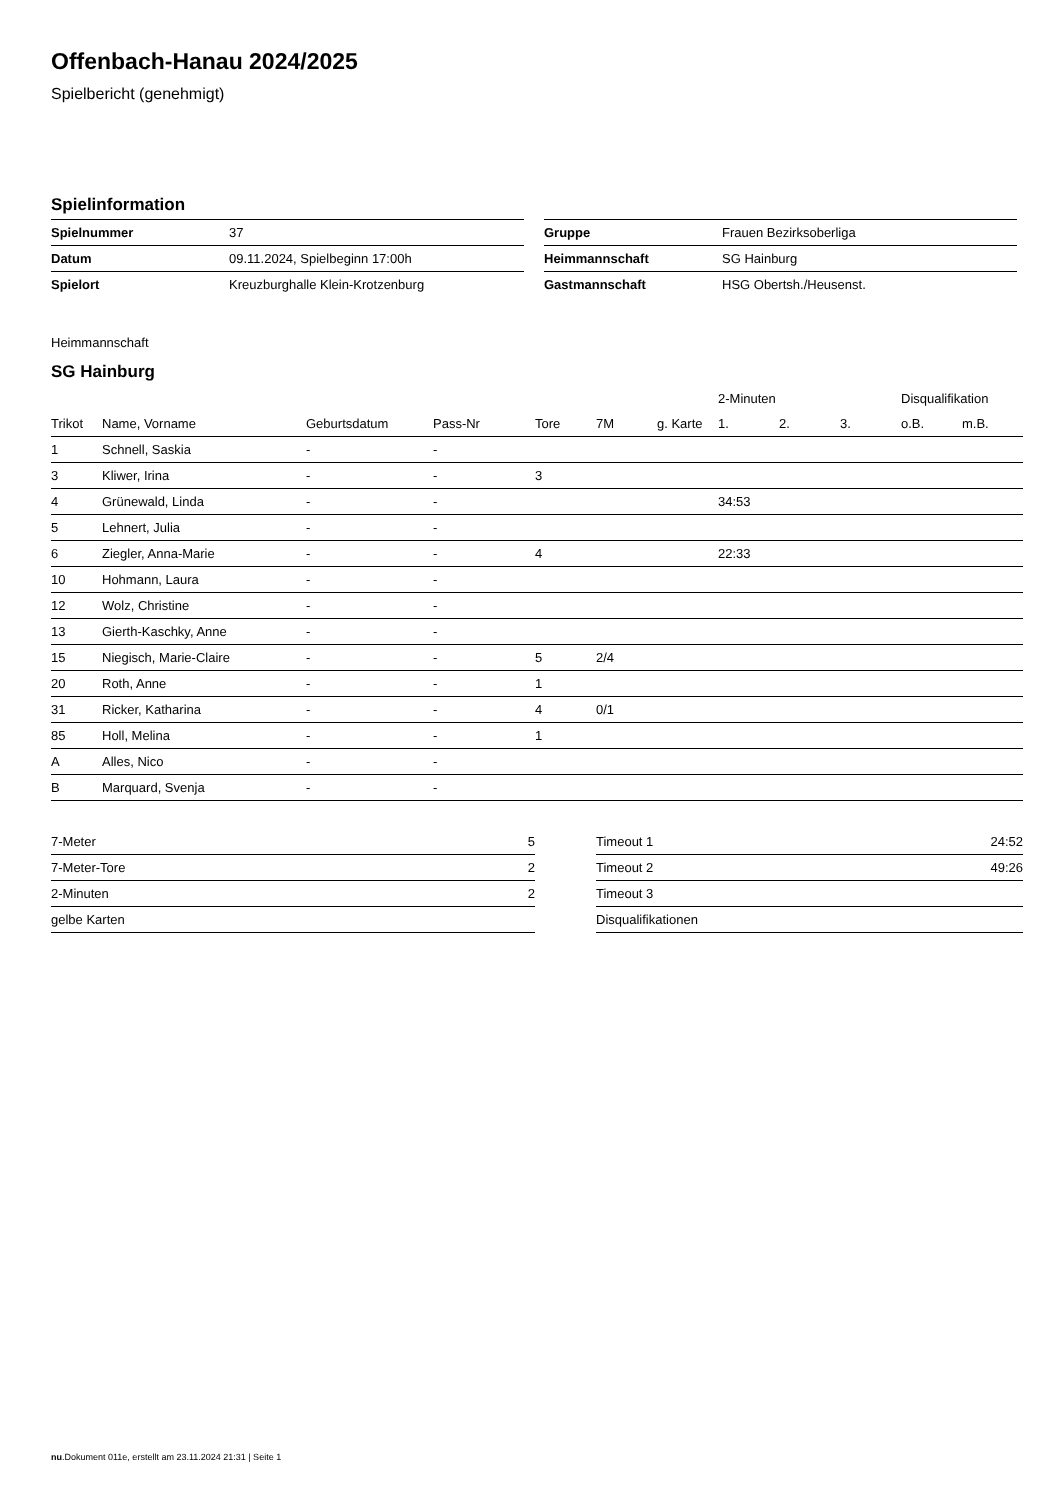Offenbach-Hanau 2024/2025
Spielbericht (genehmigt)
Spielinformation
| Spielnummer | 37 |
| Datum | 09.11.2024, Spielbeginn 17:00h |
| Spielort | Kreuzburghalle Klein-Krotzenburg |
| Gruppe | Frauen Bezirksoberliga |
| Heimmannschaft | SG Hainburg |
| Gastmannschaft | HSG Obertsh./Heusenst. |
Heimmannschaft
SG Hainburg
| | | | | | | | 2-Minuten | | | Disqualifikation | |
| --- | --- | --- | --- | --- | --- | --- | --- | --- | --- | --- | --- |
| Trikot | Name, Vorname | Geburtsdatum | Pass-Nr | Tore | 7M | g. Karte | 1. | 2. | 3. | o.B. | m.B. |
| 1 | Schnell, Saskia | - | - | | | | | | | | |
| 3 | Kliwer, Irina | - | - | 3 | | | | | | | |
| 4 | Grünewald, Linda | - | - | | | | 34:53 | | | | |
| 5 | Lehnert, Julia | - | - | | | | | | | | |
| 6 | Ziegler, Anna-Marie | - | - | 4 | | | 22:33 | | | | |
| 10 | Hohmann, Laura | - | - | | | | | | | | |
| 12 | Wolz, Christine | - | - | | | | | | | | |
| 13 | Gierth-Kaschky, Anne | - | - | | | | | | | | |
| 15 | Niegisch, Marie-Claire | - | - | 5 | 2/4 | | | | | | |
| 20 | Roth, Anne | - | - | 1 | | | | | | | |
| 31 | Ricker, Katharina | - | - | 4 | 0/1 | | | | | | |
| 85 | Holl, Melina | - | - | 1 | | | | | | | |
| A | Alles, Nico | - | - | | | | | | | | |
| B | Marquard, Svenja | - | - | | | | | | | | |
| 7-Meter | 5 |
| 7-Meter-Tore | 2 |
| 2-Minuten | 2 |
| gelbe Karten | |
| Timeout 1 | 24:52 |
| Timeout 2 | 49:26 |
| Timeout 3 | |
| Disqualifikationen | |
nu.Dokument 011e, erstellt am 23.11.2024 21:31 | Seite 1